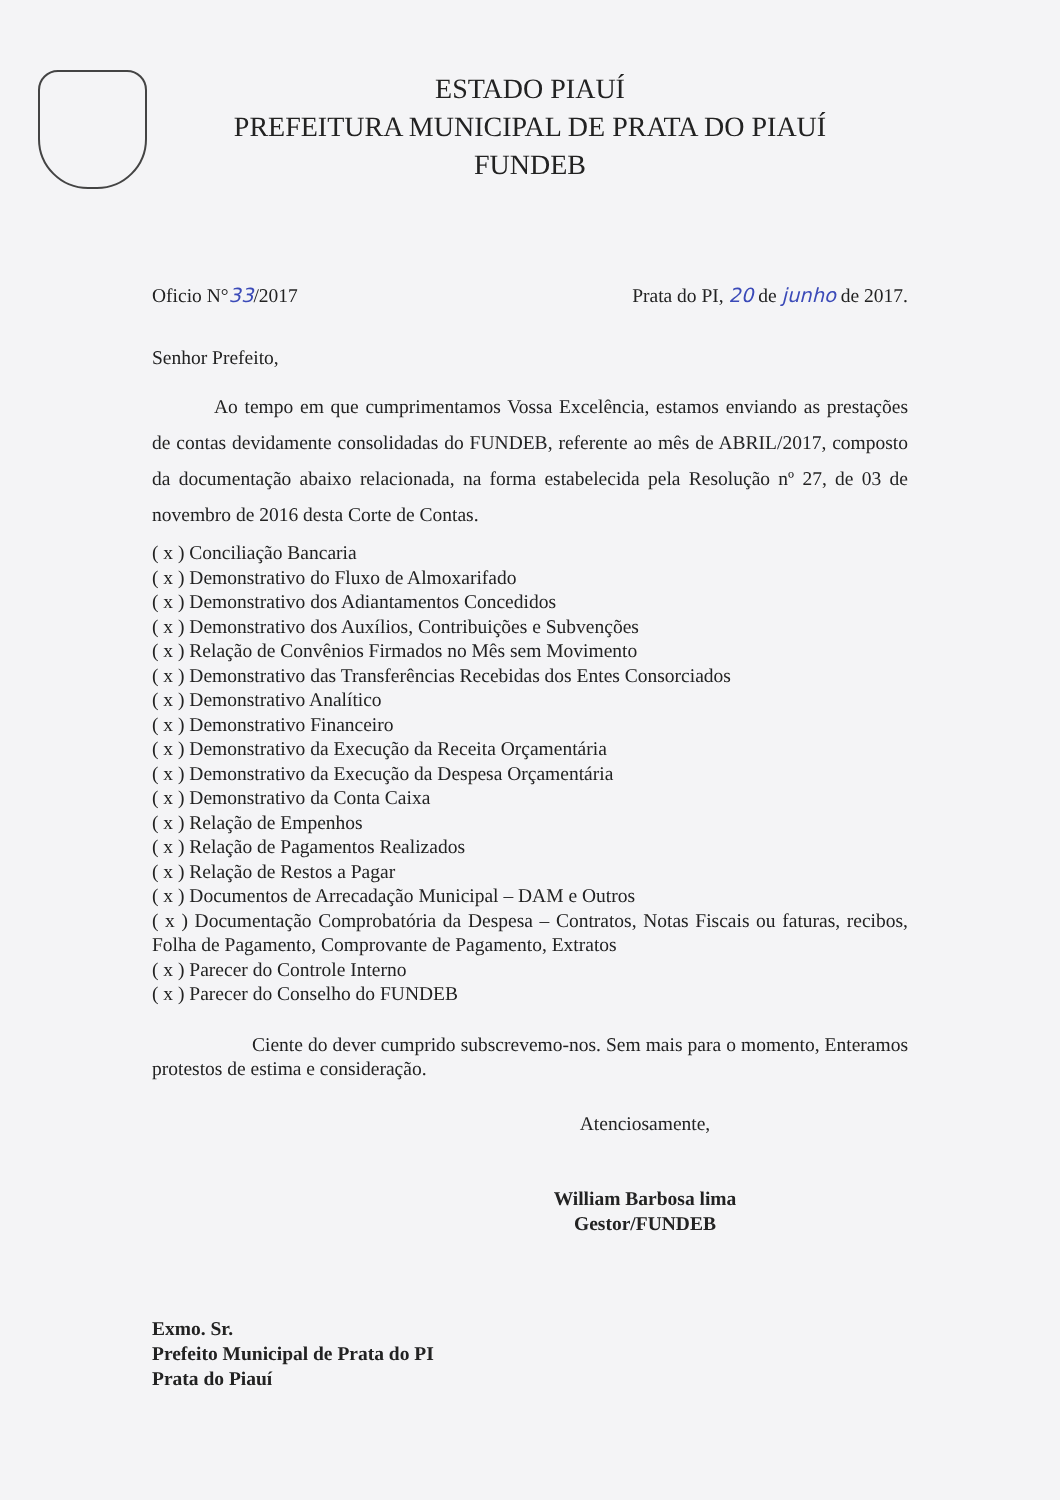ESTADO PIAUÍ
PREFEITURA MUNICIPAL DE PRATA DO PIAUÍ
FUNDEB
Oficio N°33/2017 Prata do PI, 20 de junho de 2017.
Senhor Prefeito,
Ao tempo em que cumprimentamos Vossa Excelência, estamos enviando as prestações de contas devidamente consolidadas do FUNDEB, referente ao mês de ABRIL/2017, composto da documentação abaixo relacionada, na forma estabelecida pela Resolução nº 27, de 03 de novembro de 2016 desta Corte de Contas.
( x ) Conciliação Bancaria
( x ) Demonstrativo do Fluxo de Almoxarifado
( x ) Demonstrativo dos Adiantamentos Concedidos
( x ) Demonstrativo dos Auxílios, Contribuições e Subvenções
( x ) Relação de Convênios Firmados no Mês sem Movimento
( x ) Demonstrativo das Transferências Recebidas dos Entes Consorciados
( x ) Demonstrativo Analítico
( x ) Demonstrativo Financeiro
( x ) Demonstrativo da Execução da Receita Orçamentária
( x ) Demonstrativo da Execução da Despesa Orçamentária
( x ) Demonstrativo da Conta Caixa
( x ) Relação de Empenhos
( x ) Relação de Pagamentos Realizados
( x ) Relação de Restos a Pagar
( x ) Documentos de Arrecadação Municipal – DAM e Outros
( x ) Documentação Comprobatória da Despesa – Contratos, Notas Fiscais ou faturas, recibos, Folha de Pagamento, Comprovante de Pagamento, Extratos
( x ) Parecer do Controle Interno
( x ) Parecer do Conselho do FUNDEB
Ciente do dever cumprido subscrevemo-nos. Sem mais para o momento, Enteramos protestos de estima e consideração.
Atenciosamente,
William Barbosa lima
Gestor/FUNDEB
Exmo. Sr.
Prefeito Municipal de Prata do PI
Prata do Piauí